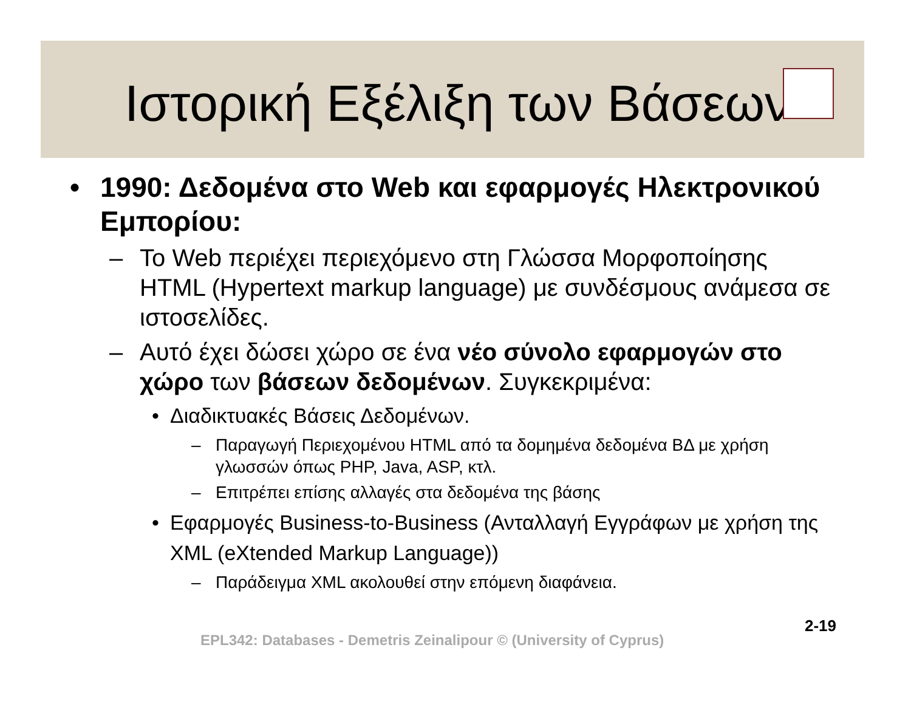Ιστορική Εξέλιξη των Βάσεων
• 1990: Δεδομένα στο Web και εφαρμογές Ηλεκτρονικού Εμπορίου:
– Το Web περιέχει περιεχόμενο στη Γλώσσα Μορφοποίησης HTML (Hypertext markup language) με συνδέσμους ανάμεσα σε ιστοσελίδες.
– Αυτό έχει δώσει χώρο σε ένα νέο σύνολο εφαρμογών στο χώρο των βάσεων δεδομένων. Συγκεκριμένα:
• Διαδικτυακές Βάσεις Δεδομένων.
– Παραγωγή Περιεχομένου HTML από τα δομημένα δεδομένα ΒΔ με χρήση γλωσσών όπως PHP, Java, ASP, κτλ.
– Επιτρέπει επίσης αλλαγές στα δεδομένα της βάσης
• Εφαρμογές Business-to-Business (Ανταλλαγή Εγγράφων με χρήση της XML (eXtended Markup Language))
– Παράδειγμα XML ακολουθεί στην επόμενη διαφάνεια.
EPL342: Databases - Demetris Zeinalipour © (University of Cyprus)
2-19